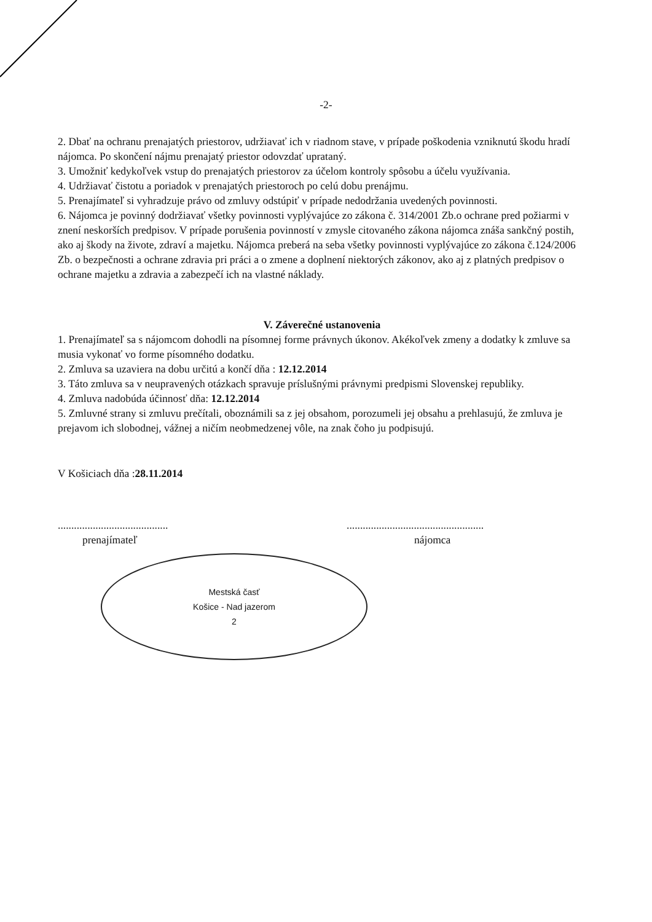-2-
2. Dbať na ochranu prenajatých priestorov, udržiavať ich v riadnom stave, v prípade poškodenia vzniknutú škodu hradí nájomca. Po skončení nájmu prenajatý priestor odovzdať uprataný.
3. Umožniť kedykoľvek vstup do prenajatých priestorov za účelom kontroly spôsobu a účelu využívania.
4. Udržiavať čistotu a poriadok v prenajatých priestoroch po celú dobu prenájmu.
5. Prenajímateľ si vyhradzuje právo od zmluvy odstúpiť v prípade nedodržania uvedených povinnosti.
6. Nájomca je povinný dodržiavať všetky povinnosti vyplývajúce zo zákona č. 314/2001 Zb.o ochrane pred požiarmi v znení neskorších predpisov. V prípade porušenia povinností v zmysle citovaného zákona nájomca znáša sankčný postih, ako aj škody na živote, zdraví a majetku. Nájomca preberá na seba všetky povinnosti vyplývajúce zo zákona č.124/2006 Zb. o bezpečnosti a ochrane zdravia pri práci a o zmene a doplnení niektorých zákonov, ako aj z platných predpisov o ochrane majetku a zdravia a zabezpečí ich na vlastné náklady.
V. Záverečné ustanovenia
1. Prenajímateľ sa s nájomcom dohodli na písomnej forme právnych úkonov. Akékoľvek zmeny a dodatky k zmluve sa musia vykonať vo forme písomného dodatku.
2. Zmluva sa uzaviera na dobu určitú a končí dňa : 12.12.2014
3. Táto zmluva sa v neupravených otázkach spravuje príslušnými právnymi predpismi Slovenskej republiky.
4. Zmluva nadobúda účinnosť dňa: 12.12.2014
5. Zmluvné strany si zmluvu prečítali, oboznámili sa z jej obsahom, porozumeli jej obsahu a prehlasujú, že zmluva je prejavom ich slobodnej, vážnej a ničím neobmedzenej vôle, na znak čoho ju podpisujú.
V Košiciach dňa :28.11.2014
.........................................
prenajímateľ
Mestská časť
Košice - Nad jazerom
2
...................................................
nájomca